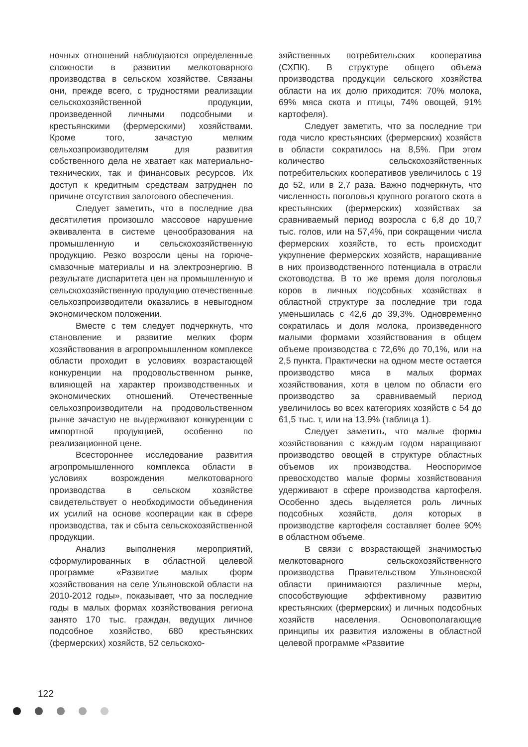ночных отношений наблюдаются определенные сложности в развитии мелкотоварного производства в сельском хозяйстве. Связаны они, прежде всего, с трудностями реализации сельскохозяйственной продукции, произведенной личными подсобными и крестьянскими (фермерскими) хозяйствами. Кроме того, зачастую мелким сельхозпроизводителям для развития собственного дела не хватает как материально-технических, так и финансовых ресурсов. Их доступ к кредитным средствам затруднен по причине отсутствия залогового обеспечения.
Следует заметить, что в последние два десятилетия произошло массовое нарушение эквивалента в системе ценообразования на промышленную и сельскохозяйственную продукцию. Резко возросли цены на горюче-смазочные материалы и на электроэнергию. В результате диспаритета цен на промышленную и сельскохозяйственную продукцию отечественные сельхозпроизводители оказались в невыгодном экономическом положении.
Вместе с тем следует подчеркнуть, что становление и развитие мелких форм хозяйствования в агропромышленном комплексе области проходит в условиях возрастающей конкуренции на продовольственном рынке, влияющей на характер производственных и экономических отношений. Отечественные сельхозпроизводители на продовольственном рынке зачастую не выдерживают конкуренции с импортной продукцией, особенно по реализационной цене.
Всестороннее исследование развития агропромышленного комплекса области в условиях возрождения мелкотоварного производства в сельском хозяйстве свидетельствует о необходимости объединения их усилий на основе кооперации как в сфере производства, так и сбыта сельскохозяйственной продукции.
Анализ выполнения мероприятий, сформулированных в областной целевой программе «Развитие малых форм хозяйствования на селе Ульяновской области на 2010-2012 годы», показывает, что за последние годы в малых формах хозяйствования региона занято 170 тыс. граждан, ведущих личное подсобное хозяйство, 680 крестьянских (фермерских) хозяйств, 52 сельскохо-
зяйственных потребительских кооператива (СХПК). В структуре общего объема производства продукции сельского хозяйства области на их долю приходится: 70% молока, 69% мяса скота и птицы, 74% овощей, 91% картофеля).
Следует заметить, что за последние три года число крестьянских (фермерских) хозяйств в области сократилось на 8,5%. При этом количество сельскохозяйственных потребительских кооперативов увеличилось с 19 до 52, или в 2,7 раза. Важно подчеркнуть, что численность поголовья крупного рогатого скота в крестьянских (фермерских) хозяйствах за сравниваемый период возросла с 6,8 до 10,7 тыс. голов, или на 57,4%, при сокращении числа фермерских хозяйств, то есть происходит укрупнение фермерских хозяйств, наращивание в них производственного потенциала в отрасли скотоводства. В то же время доля поголовья коров в личных подсобных хозяйствах в областной структуре за последние три года уменьшилась с 42,6 до 39,3%. Одновременно сократилась и доля молока, произведенного малыми формами хозяйствования в общем объеме производства с 72,6% до 70,1%, или на 2,5 пункта. Практически на одном месте остается производство мяса в малых формах хозяйствования, хотя в целом по области его производство за сравниваемый период увеличилось во всех категориях хозяйств с 54 до 61,5 тыс. т, или на 13,9% (таблица 1).
Следует заметить, что малые формы хозяйствования с каждым годом наращивают производство овощей в структуре областных объемов их производства. Неоспоримое превосходство малые формы хозяйствования удерживают в сфере производства картофеля. Особенно здесь выделяется роль личных подсобных хозяйств, доля которых в производстве картофеля составляет более 90% в областном объеме.
В связи с возрастающей значимостью мелкотоварного сельскохозяйственного производства Правительством Ульяновской области принимаются различные меры, способствующие эффективному развитию крестьянских (фермерских) и личных подсобных хозяйств населения. Основополагающие принципы их развития изложены в областной целевой программе «Развитие
122